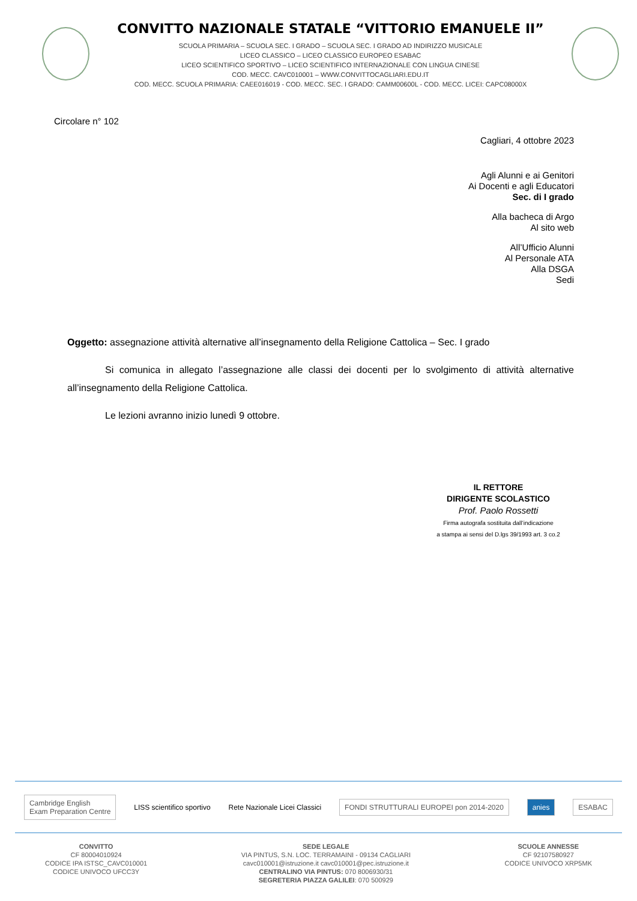CONVITTO NAZIONALE STATALE “VITTORIO EMANUELE II”
SCUOLA PRIMARIA – SCUOLA SEC. I GRADO – SCUOLA SEC. I GRADO AD INDIRIZZO MUSICALE
LICEO CLASSICO – LICEO CLASSICO EUROPEO ESABAC
LICEO SCIENTIFICO SPORTIVO – LICEO SCIENTIFICO INTERNAZIONALE CON LINGUA CINESE
COD. MECC. CAVC010001 – WWW.CONVITTOCAGLIARI.EDU.IT
COD. MECC. SCUOLA PRIMARIA: CAEE016019 - COD. MECC. SEC. I GRADO: CAMM00600L - COD. MECC. LICEI: CAPC08000X
Circolare n° 102
Cagliari, 4 ottobre 2023
Agli Alunni e ai Genitori
Ai Docenti e agli Educatori
Sec. di I grado
Alla bacheca di Argo
Al sito web
All’Ufficio Alunni
Al Personale ATA
Alla DSGA
Sedi
Oggetto: assegnazione attività alternative all’insegnamento della Religione Cattolica – Sec. I grado
Si comunica in allegato l’assegnazione alle classi dei docenti per lo svolgimento di attività alternative all’insegnamento della Religione Cattolica.
Le lezioni avranno inizio lunedì 9 ottobre.
IL RETTORE
DIRIGENTE SCOLASTICO
Prof. Paolo Rossetti
Firma autografa sostituita dall’indicazione
a stampa ai sensi del D.lgs 39/1993 art. 3 co.2
Cambridge English
Exam Preparation Centre
LISS scientifico sportivo Rete Nazionale Licei Classici
FONDI STRUTTURALI EUROPEI pon 2014-2020
anies ESABAC
CONVITTO
CF 80004010924
CODICE IPA ISTSC_CAVC010001
CODICE UNIVOCO UFCC3Y
SEDE LEGALE
VIA PINTUS, S.N. LOC. TERRAMAINI - 09134 CAGLIARI
cavc010001@istruzione.it cavc010001@pec.istruzione.it
CENTRALINO VIA PINTUS: 070 8006930/31
SEGRETERIA PIAZZA GALILEI: 070 500929
SCUOLE ANNESSE
CF 92107580927
CODICE UNIVOCO XRP5MK